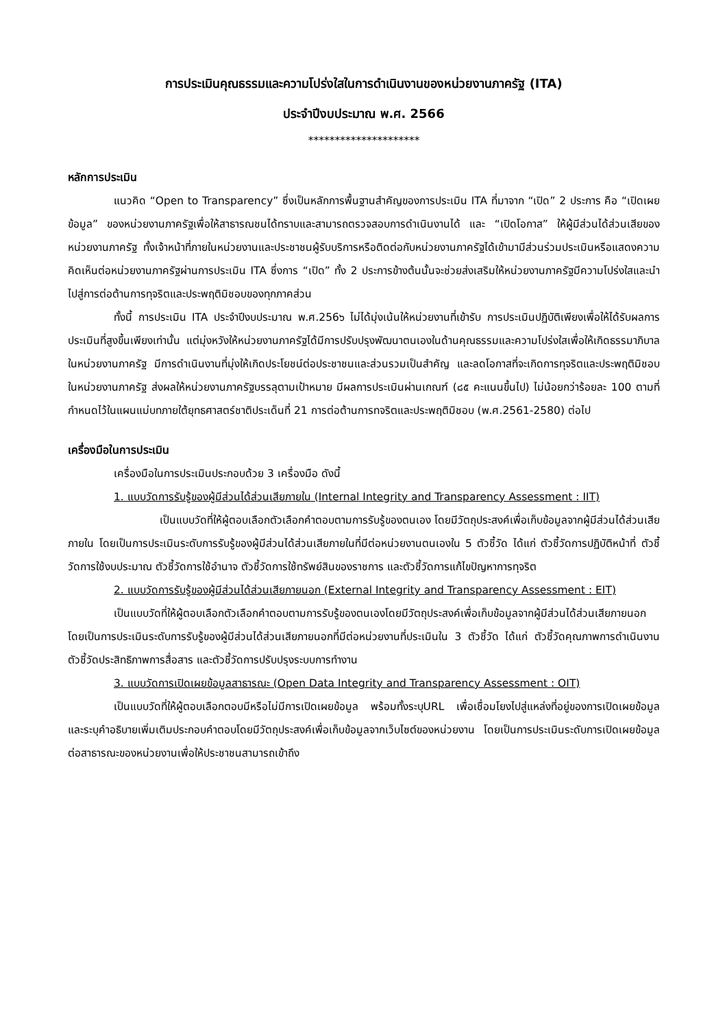การประเมินคุณธรรมและความโปร่งใสในการดำเนินงานของหน่วยงานภาครัฐ (ITA)
ประจำปีงบประมาณ พ.ศ. 2566
*********************
หลักการประเมิน
แนวคิด “Open to Transparency” ซึ่งเป็นหลักการพื้นฐานสำคัญของการประเมิน ITA ที่มาจาก “เปิด” 2 ประการ คือ “เปิดเผยข้อมูล” ของหน่วยงานภาครัฐเพื่อให้สาธารณชนได้ทราบและสามารถตรวจสอบการดำเนินงานได้ และ “เปิดโอกาส” ให้ผู้มีส่วนได้ส่วนเสียของหน่วยงานภาครัฐ ทั้งเจ้าหน้าที่ภายในหน่วยงานและประชาชนผู้รับบริการหรือติดต่อกับหน่วยงานภาครัฐได้เข้ามามีส่วนร่วมประเมินหรือแสดงความคิดเห็นต่อหน่วยงานภาครัฐผ่านการประเมิน ITA ซึ่งการ “เปิด” ทั้ง 2 ประการข้างต้นนั้นจะช่วยส่งเสริมให้หน่วยงานภาครัฐมีความโปร่งใสและนำไปสู่การต่อต้านการทุจริตและประพฤติมิชอบของทุกภาคส่วน
ทั้งนี้ การประเมิน ITA ประจำปีงบประมาณ พ.ศ.256๖ ไม่ได้มุ่งเน้นให้หน่วยงานที่เข้ารับ การประเมินปฏิบัติเพียงเพื่อให้ได้รับผลการประเมินที่สูงขึ้นเพียงเท่านั้น แต่มุ่งหวังให้หน่วยงานภาครัฐได้มีการปรับปรุงพัฒนาตนเองในด้านคุณธรรมและความโปร่งใสเพื่อให้เกิดธรรมาภิบาลในหน่วยงานภาครัฐ มีการดำเนินงานที่มุ่งให้เกิดประโยชน์ต่อประชาชนและส่วนรวมเป็นสำคัญ และลดโอกาสที่จะเกิดการทุจริตและประพฤติมิชอบในหน่วยงานภาครัฐ ส่งผลให้หน่วยงานภาครัฐบรรลุตามเป้าหมาย มีผลการประเมินผ่านเกณฑ์ (๘๕ คะแนนขึ้นไป) ไม่น้อยกว่าร้อยละ 100 ตามที่กำหนดไว้ในแผนแม่บทภายใต้ยุทธศาสตร์ชาติประเด็นที่ 21 การต่อต้านการทจริตและประพฤติมิชอบ (พ.ศ.2561-2580) ต่อไป
เครื่องมือในการประเมิน
เครื่องมือในการประเมินประกอบด้วย 3 เครื่องมือ ดังนี้
1. แบบวัดการรับรู้ของผู้มีส่วนได้ส่วนเสียภายใน (Internal Integrity and Transparency Assessment : IIT)
เป็นแบบวัดที่ให้ผู้ตอบเลือกตัวเลือกคำตอบตามการรับรู้ของตนเอง โดยมีวัตถุประสงค์เพื่อเก็บข้อมูลจากผู้มีส่วนได้ส่วนเสียภายใน โดยเป็นการประเมินระดับการรับรู้ของผู้มีส่วนได้ส่วนเสียภายในที่มีต่อหน่วยงานตนเองใน 5 ตัวชี้วัด ได้แก่ ตัวชี้วัดการปฏิบัติหน้าที่ ตัวชี้วัดการใช้งบประมาณ ตัวชี้วัดการใช้อำนาจ ตัวชี้วัดการใช้ทรัพย์สินของราชการ และตัวชี้วัดการแก้ไขปัญหาการทุจริต
2. แบบวัดการรับรู้ของผู้มีส่วนได้ส่วนเสียภายนอก (External Integrity and Transparency Assessment : EIT)
เป็นแบบวัดที่ให้ผู้ตอบเลือกตัวเลือกคำตอบตามการรับรู้ของตนเองโดยมีวัตถุประสงค์เพื่อเก็บข้อมูลจากผู้มีส่วนได้ส่วนเสียภายนอก โดยเป็นการประเมินระดับการรับรู้ของผู้มีส่วนได้ส่วนเสียภายนอกที่มีต่อหน่วยงานที่ประเมินใน 3 ตัวชี้วัด ได้แก่ ตัวชี้วัดคุณภาพการดำเนินงาน ตัวชี้วัดประสิทธิภาพการสื่อสาร และตัวชี้วัดการปรับปรุงระบบการทำงาน
3. แบบวัดการเปิดเผยข้อมูลสาธารณะ (Open Data Integrity and Transparency Assessment : OIT)
เป็นแบบวัดที่ให้ผู้ตอบเลือกตอบมีหรือไม่มีการเปิดเผยข้อมูล พร้อมทั้งระบุURL เพื่อเชื่อมโยงไปสู่แหล่งที่อยู่ของการเปิดเผยข้อมูล และระบุคำอธิบายเพิ่มเติมประกอบคำตอบโดยมีวัตถุประสงค์เพื่อเก็บข้อมูลจากเว็บไซต์ของหน่วยงาน โดยเป็นการประเมินระดับการเปิดเผยข้อมูลต่อสาธารณะของหน่วยงานเพื่อให้ประชาชนสามารถเข้าถึง